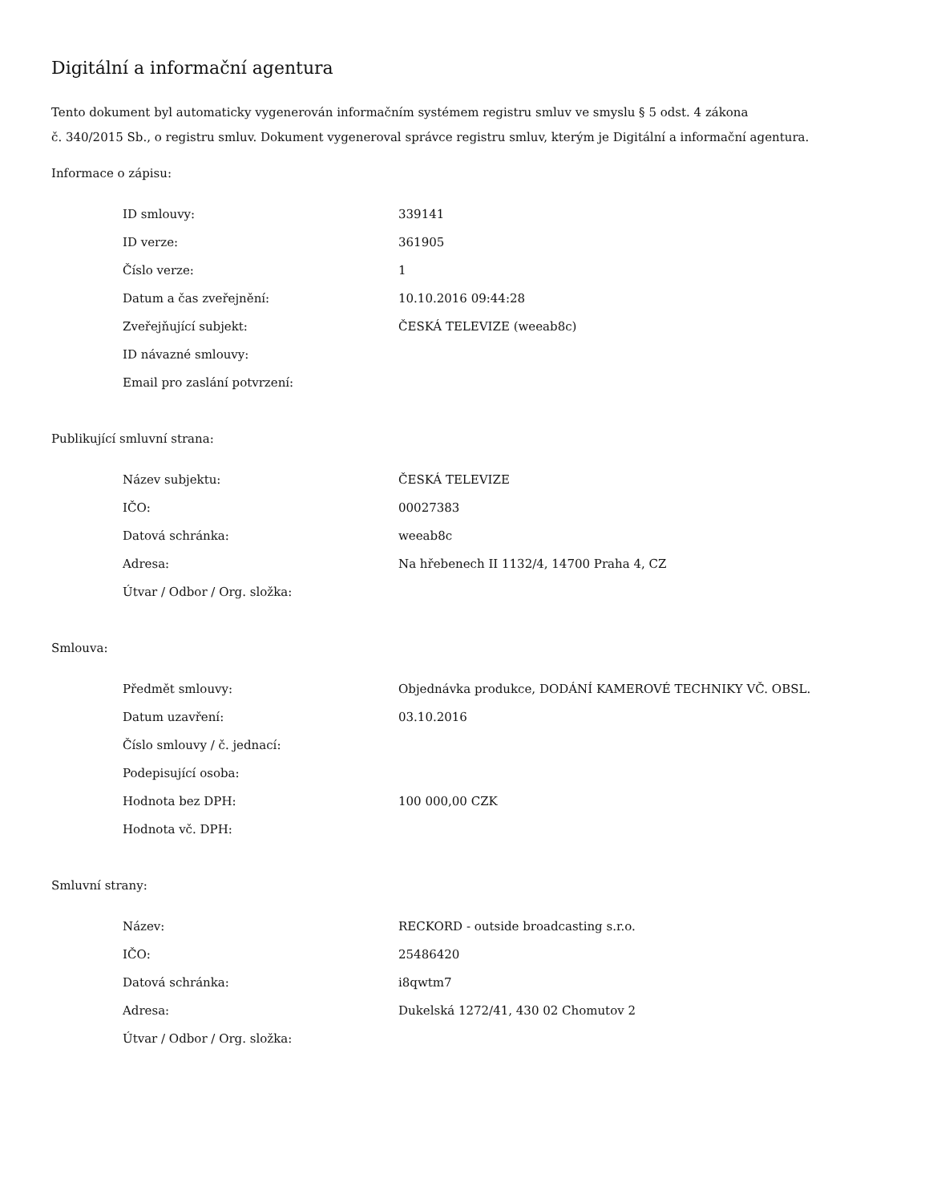Digitální a informační agentura
Tento dokument byl automaticky vygenerován informačním systémem registru smluv ve smyslu § 5 odst. 4 zákona
č. 340/2015 Sb., o registru smluv. Dokument vygeneroval správce registru smluv, kterým je Digitální a informační agentura.
Informace o zápisu:
| ID smlouvy: | 339141 |
| ID verze: | 361905 |
| Číslo verze: | 1 |
| Datum a čas zveřejnění: | 10.10.2016 09:44:28 |
| Zveřejňující subjekt: | ČESKÁ TELEVIZE (weeab8c) |
| ID návazné smlouvy: | |
| Email pro zaslání potvrzení: | |
Publikující smluvní strana:
| Název subjektu: | ČESKÁ TELEVIZE |
| IČO: | 00027383 |
| Datová schránka: | weeab8c |
| Adresa: | Na hřebenech II 1132/4, 14700 Praha 4, CZ |
| Útvar / Odbor / Org. složka: | |
Smlouva:
| Předmět smlouvy: | Objednávka produkce, DODÁNÍ KAMEROVÉ TECHNIKY VČ. OBSL. |
| Datum uzavření: | 03.10.2016 |
| Číslo smlouvy / č. jednací: | |
| Podepisující osoba: | |
| Hodnota bez DPH: | 100 000,00 CZK |
| Hodnota vč. DPH: | |
Smluvní strany:
| Název: | RECKORD - outside broadcasting s.r.o. |
| IČO: | 25486420 |
| Datová schránka: | i8qwtm7 |
| Adresa: | Dukelská 1272/41, 430 02 Chomutov 2 |
| Útvar / Odbor / Org. složka: | |